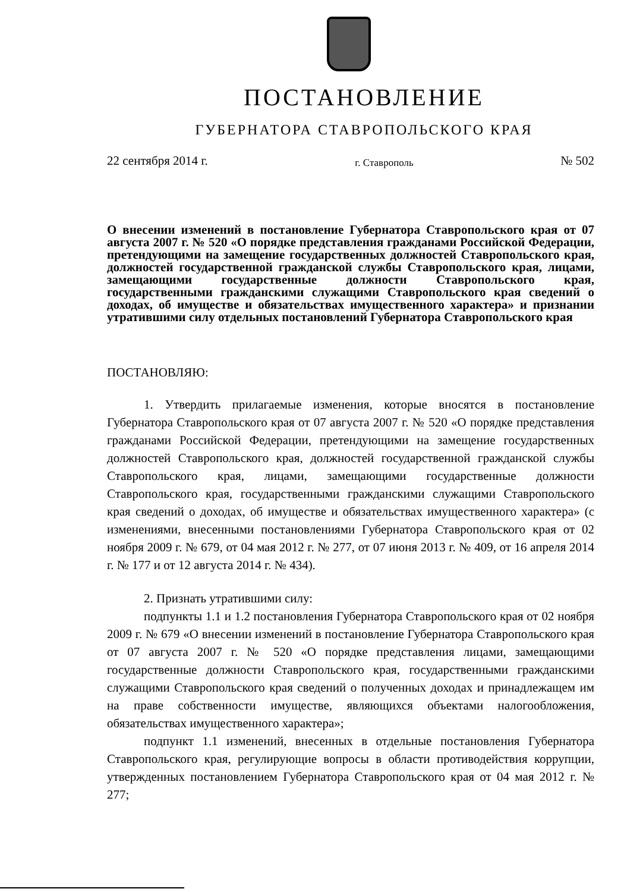ПОСТАНОВЛЕНИЕ
ГУБЕРНАТОРА СТАВРОПОЛЬСКОГО КРАЯ
22 сентября 2014 г. г. Ставрополь № 502
О внесении изменений в постановление Губернатора Ставропольского края от 07 августа 2007 г. № 520 «О порядке представления гражданами Российской Федерации, претендующими на замещение государственных должностей Ставропольского края, должностей государственной гражданской службы Ставропольского края, лицами, замещающими государственные должности Ставропольского края, государственными гражданскими служащими Ставропольского края сведений о доходах, об имуществе и обязательствах имущественного характера» и признании утратившими силу отдельных постановлений Губернатора Ставропольского края
ПОСТАНОВЛЯЮ:
1. Утвердить прилагаемые изменения, которые вносятся в постановление Губернатора Ставропольского края от 07 августа 2007 г. № 520 «О порядке представления гражданами Российской Федерации, претендующими на замещение государственных должностей Ставропольского края, должностей государственной гражданской службы Ставропольского края, лицами, замещающими государственные должности Ставропольского края, государственными гражданскими служащими Ставропольского края сведений о доходах, об имуществе и обязательствах имущественного характера» (с изменениями, внесенными постановлениями Губернатора Ставропольского края от 02 ноября 2009 г. № 679, от 04 мая 2012 г. № 277, от 07 июня 2013 г. № 409, от 16 апреля 2014 г. № 177 и от 12 августа 2014 г. № 434).
2. Признать утратившими силу:
подпункты 1.1 и 1.2 постановления Губернатора Ставропольского края от 02 ноября 2009 г. № 679 «О внесении изменений в постановление Губернатора Ставропольского края от 07 августа 2007 г. № 520 «О порядке представления лицами, замещающими государственные должности Ставропольского края, государственными гражданскими служащими Ставропольского края сведений о полученных доходах и принадлежащем им на праве собственности имуществе, являющихся объектами налогообложения, обязательствах имущественного характера»;
подпункт 1.1 изменений, внесенных в отдельные постановления Губернатора Ставропольского края, регулирующие вопросы в области противодействия коррупции, утвержденных постановлением Губернатора Ставропольского края от 04 мая 2012 г. № 277;